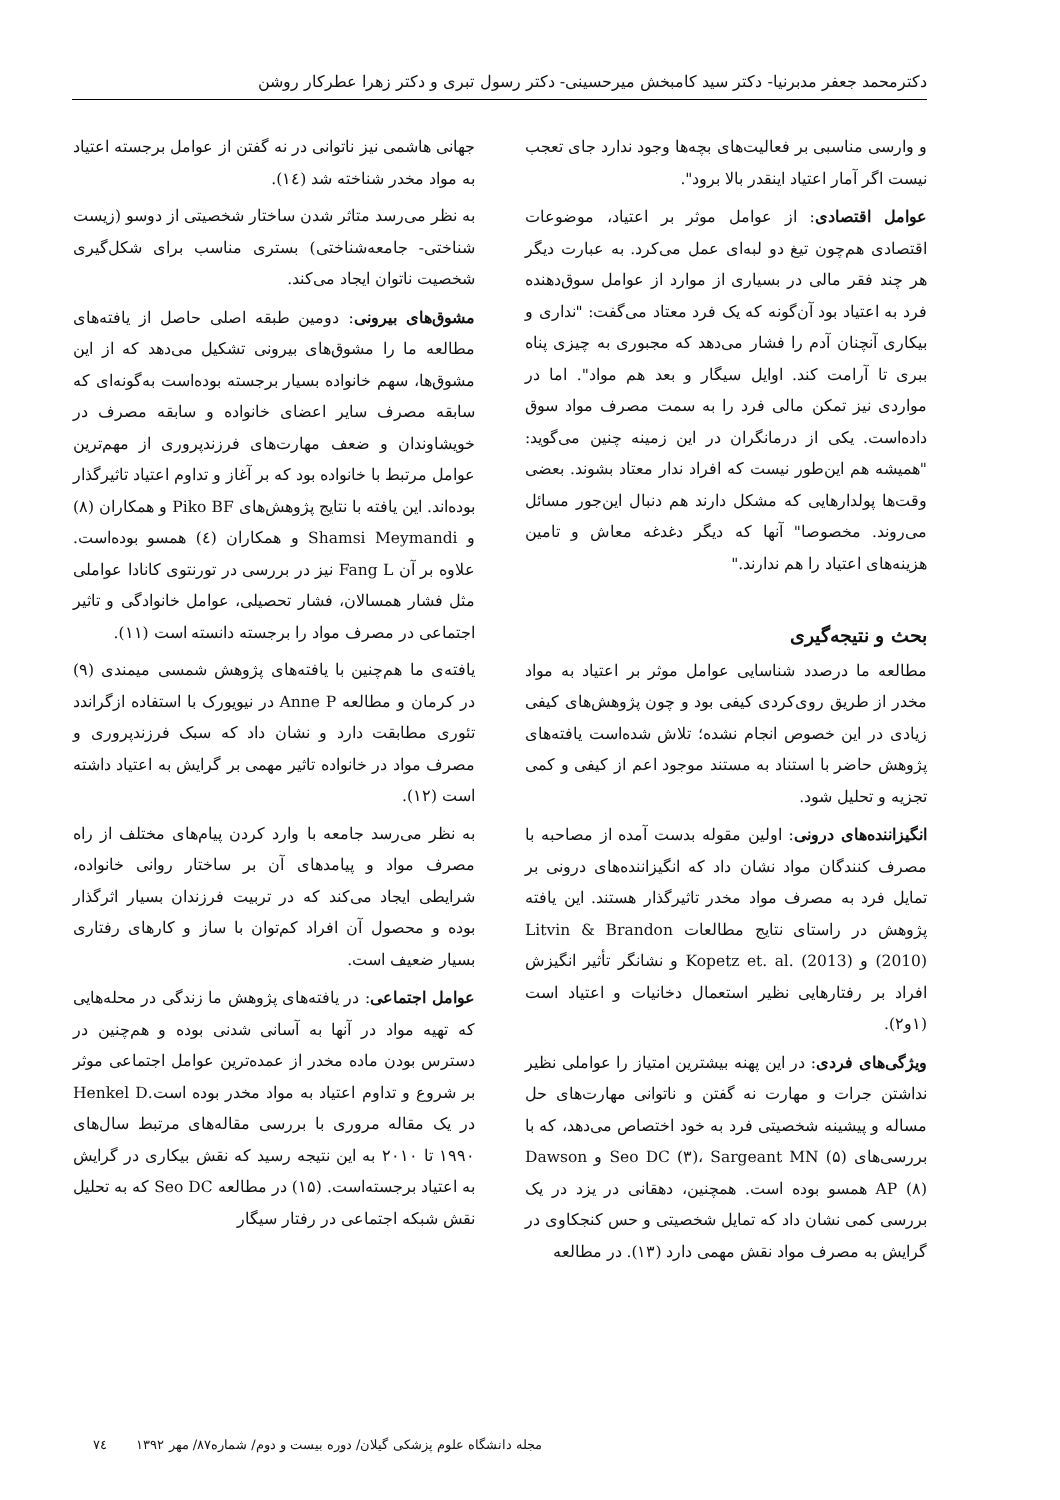دکترمحمد جعفر مدبرنیا- دکتر سید کامبخش میرحسینی- دکتر رسول تبری و دکتر زهرا عطرکار روشن
و وارسی مناسبی بر فعالیت‌های بچه‌ها وجود ندارد جای تعجب نیست اگر آمار اعتیاد اینقدر بالا برود".
عوامل اقتصادی: از عوامل موثر بر اعتیاد، موضوعات اقتصادی هم‌چون تیغ دو لبه‌ای عمل می‌کرد. به عبارت دیگر هر چند فقر مالی در بسیاری از موارد از عوامل سوق‌دهنده فرد به اعتیاد بود آن‌گونه که یک فرد معتاد می‌گفت: "نداری و بیکاری آنچنان آدم را فشار می‌دهد که مجبوری به چیزی پناه ببری تا آرامت کند. اوایل سیگار و بعد هم مواد". اما در مواردی نیز تمکن مالی فرد را به سمت مصرف مواد سوق داده‌است. یکی از درمانگران در این زمینه چنین می‌گوید: "همیشه هم این‌طور نیست که افراد ندار معتاد بشوند. بعضی وقت‌ها پولدارهایی که مشکل دارند هم دنبال این‌جور مسائل می‌روند. مخصوصا" آنها که دیگر دغدغه معاش و تامین هزینه‌های اعتیاد را هم ندارند."
بحث و نتیجه‌گیری
مطالعه ما درصدد شناسایی عوامل موثر بر اعتیاد به مواد مخدر از طریق روی‌کردی کیفی بود و چون پژوهش‌های کیفی زیادی در این خصوص انجام نشده؛ تلاش شده‌است یافته‌های پژوهش حاضر با استناد به مستند موجود اعم از کیفی و کمی تجزیه و تحلیل شود.
انگیزاننده‌های درونی: اولین مقوله بدست آمده از مصاحبه با مصرف کنندگان مواد نشان داد که انگیزاننده‌های درونی بر تمایل فرد به مصرف مواد مخدر تاثیرگذار هستند. این یافته پژوهش در راستای نتایج مطالعات Litvin & Brandon (2010) و Kopetz et. al. (2013) و نشانگر تأثیر انگیزش افراد بر رفتارهایی نظیر استعمال دخانیات و اعتیاد است (۱و۲).
ویژگی‌های فردی: در این پهنه بیشترین امتیاز را عواملی نظیر نداشتن جرات و مهارت نه گفتن و ناتوانی مهارت‌های حل مساله و پیشینه شخصیتی فرد به خود اختصاص می‌دهد، که با بررسی‌های Seo DC (۳)، Sargeant MN (۵) و Dawson AP (۸) همسو بوده است. همچنین، دهقانی در یزد در یک بررسی کمی نشان داد که تمایل شخصیتی و حس کنجکاوی در گرایش به مصرف مواد نقش مهمی دارد (۱۳). در مطالعه
جهانی هاشمی نیز ناتوانی در نه گفتن از عوامل برجسته اعتیاد به مواد مخدر شناخته شد (١٤).
به نظر می‌رسد متاثر شدن ساختار شخصیتی از دوسو (زیست شناختی- جامعه‌شناختی) بستری مناسب برای شکل‌گیری شخصیت ناتوان ایجاد می‌کند.
مشوق‌های بیرونی: دومین طبقه اصلی حاصل از یافته‌های مطالعه ما را مشوق‌های بیرونی تشکیل می‌دهد که از این مشوق‌ها، سهم خانواده بسیار برجسته بوده‌است به‌گونه‌ای که سابقه مصرف سایر اعضای خانواده و سابقه مصرف در خویشاوندان و ضعف مهارت‌های فرزندپروری از مهم‌ترین عوامل مرتبط با خانواده بود که بر آغاز و تداوم اعتیاد تاثیرگذار بوده‌اند. این یافته با نتایج پژوهش‌های Piko BF و همکاران (۸) و Shamsi Meymandi و همکاران (٤) همسو بوده‌است. علاوه بر آن Fang L نیز در بررسی در تورنتوی کانادا عواملی مثل فشار همسالان، فشار تحصیلی، عوامل خانوادگی و تاثیر اجتماعی در مصرف مواد را برجسته دانسته است (۱۱).
یافته‌ی ما هم‌چنین با یافته‌های پژوهش شمسی میمندی (۹) در کرمان و مطالعه Anne P در نیویورک با استفاده ازگراندد تئوری مطابقت دارد و نشان داد که سبک فرزندپروری و مصرف مواد در خانواده تاثیر مهمی بر گرایش به اعتیاد داشته است (۱۲).
به نظر می‌رسد جامعه با وارد کردن پیام‌های مختلف از راه مصرف مواد و پیامدهای آن بر ساختار روانی خانواده، شرایطی ایجاد می‌کند که در تربیت فرزندان بسیار اثرگذار بوده و محصول آن افراد کم‌توان با ساز و کارهای رفتاری بسیار ضعیف است.
عوامل اجتماعی: در یافته‌های پژوهش ما زندگی در محله‌هایی که تهیه مواد در آنها به آسانی شدنی بوده و هم‌چنین در دسترس بودن ماده مخدر از عمده‌ترین عوامل اجتماعی موثر بر شروع و تداوم اعتیاد به مواد مخدر بوده است.Henkel D در یک مقاله مروری با بررسی مقاله‌های مرتبط سال‌های ۱۹۹۰ تا ۲۰۱۰ به این نتیجه رسید که نقش بیکاری در گرایش به اعتیاد برجسته‌است. (۱۵) در مطالعه Seo DC که به تحلیل نقش شبکه اجتماعی در رفتار سیگار
مجله دانشگاه علوم پزشکی گیلان/ دوره بیست و دوم/ شماره۸۷/ مهر ۱۳۹۲ ٧٤